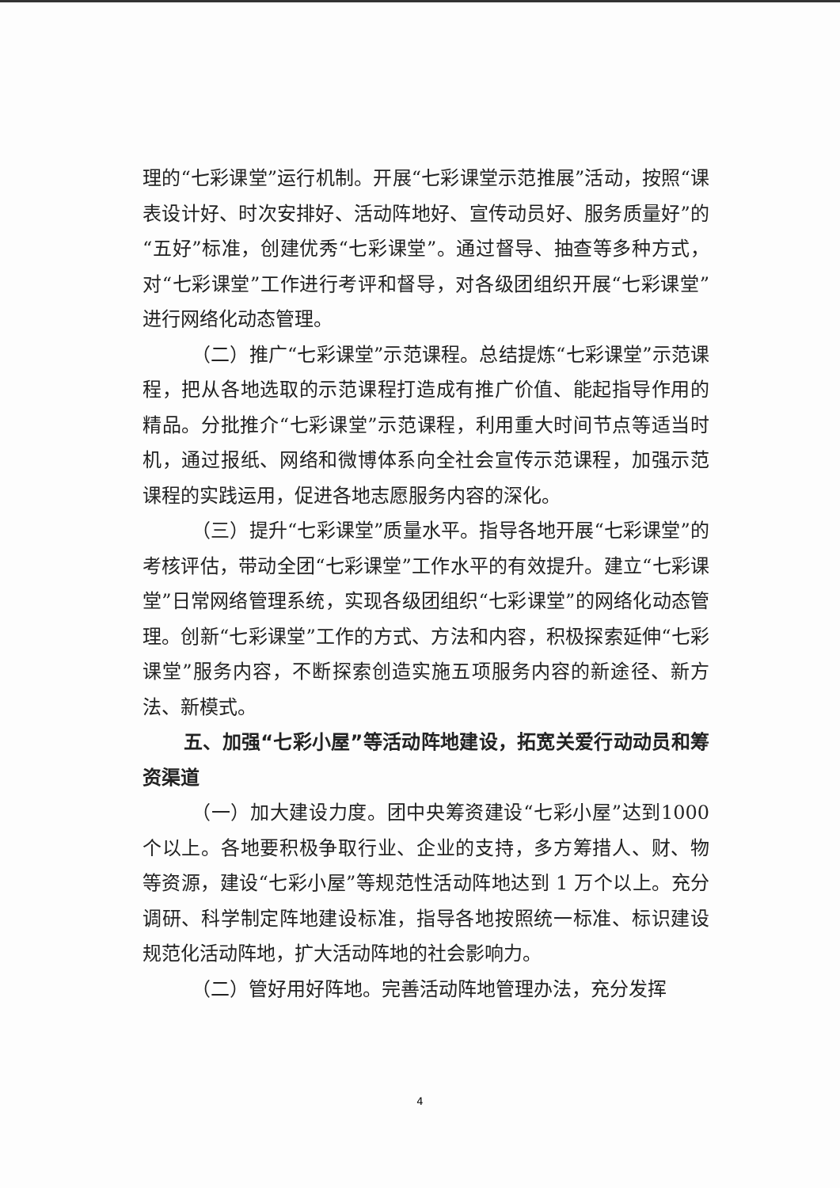理的“七彩课堂”运行机制。开展“七彩课堂示范推展”活动，按照“课表设计好、时次安排好、活动阵地好、宣传动员好、服务质量好”的“五好”标准，创建优秀“七彩课堂”。通过督导、抽查等多种方式，对“七彩课堂”工作进行考评和督导，对各级团组织开展“七彩课堂”进行网络化动态管理。
（二）推广“七彩课堂”示范课程。总结提炼“七彩课堂”示范课程，把从各地选取的示范课程打造成有推广价值、能起指导作用的精品。分批推介“七彩课堂”示范课程，利用重大时间节点等适当时机，通过报纸、网络和微博体系向全社会宣传示范课程，加强示范课程的实践运用，促进各地志愿服务内容的深化。
（三）提升“七彩课堂”质量水平。指导各地开展“七彩课堂”的考核评估，带动全团“七彩课堂”工作水平的有效提升。建立“七彩课堂”日常网络管理系统，实现各级团组织“七彩课堂”的网络化动态管理。创新“七彩课堂”工作的方式、方法和内容，积极探索延伸“七彩课堂”服务内容，不断探索创造实施五项服务内容的新途径、新方法、新模式。
五、加强“七彩小屋”等活动阵地建设，拓宽关爱行动动员和筹资渠道
（一）加大建设力度。团中央筹资建设“七彩小屋”达到1000个以上。各地要积极争取行业、企业的支持，多方筹措人、财、物等资源，建设“七彩小屋”等规范性活动阵地达到 1 万个以上。充分调研、科学制定阵地建设标准，指导各地按照统一标准、标识建设规范化活动阵地，扩大活动阵地的社会影响力。
（二）管好用好阵地。完善活动阵地管理办法，充分发挥
4